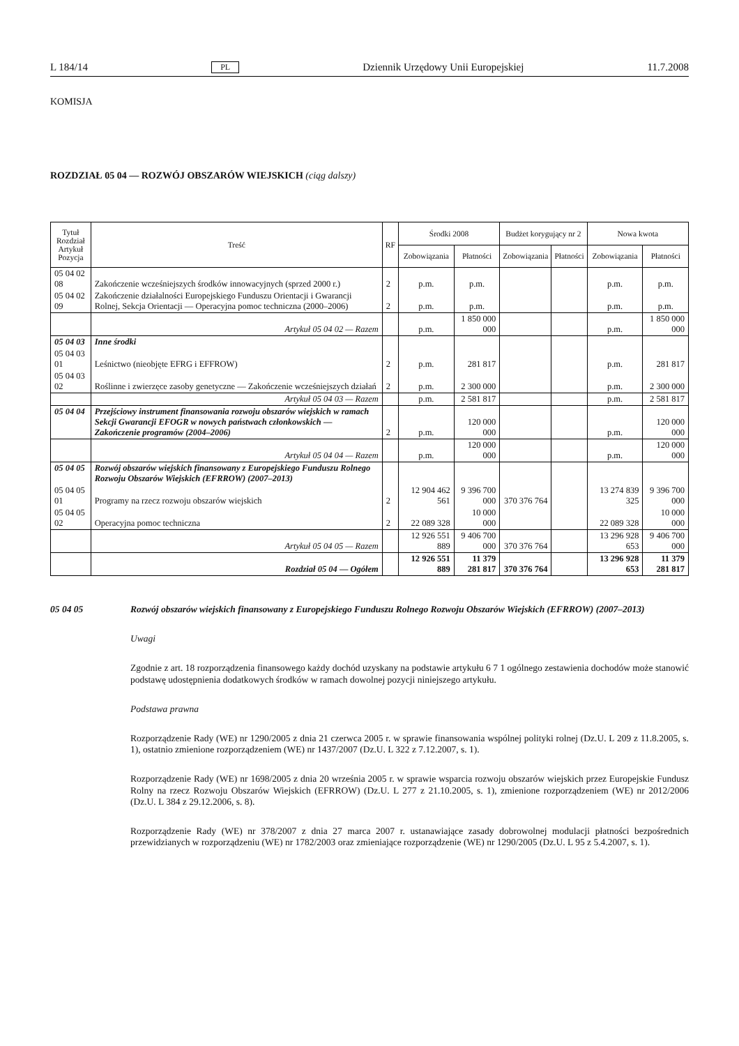L 184/14 PL Dziennik Urzędowy Unii Europejskiej 11.7.2008
KOMISJA
ROZDZIAŁ 05 04 — ROZWÓJ OBSZARÓW WIEJSKICH (ciąg dalszy)
| Tytuł Rozdział Artykuł Pozycja | Treść | RF | Środki 2008 | | Budżet korygujący nr 2 | | Nowa kwota | |
| --- | --- | --- | --- | --- | --- | --- | --- | --- |
| | | | Zobowiązania | Płatności | Zobowiązania | Płatności | Zobowiązania | Płatności |
| 05 04 02 08 | Zakończenie wcześniejszych środków innowacyjnych (sprzed 2000 r.) | 2 | p.m. | p.m. | | | p.m. | p.m. |
| 05 04 02 09 | Zakończenie działalności Europejskiego Funduszu Orientacji i Gwarancji Rolnej, Sekcja Orientacji — Operacyjna pomoc techniczna (2000–2006) | 2 | p.m. | p.m. | | | p.m. | p.m. |
| | Artykuł 05 04 02 — Razem | | p.m. | 1 850 000 000 | | | p.m. | 1 850 000 000 |
| 05 04 03 | Inne środki | | | | | | | |
| 05 04 03 01 | Leśnictwo (nieobjęte EFRG i EFFROW) | 2 | p.m. | 281 817 | | | p.m. | 281 817 |
| 05 04 03 02 | Roślinne i zwierzęce zasoby genetyczne — Zakończenie wcześniejszych działań | 2 | p.m. | 2 300 000 | | | p.m. | 2 300 000 |
| | Artykuł 05 04 03 — Razem | | p.m. | 2 581 817 | | | p.m. | 2 581 817 |
| 05 04 04 | Przejściowy instrument finansowania rozwoju obszarów wiejskich w ramach Sekcji Gwarancji EFOGR w nowych państwach członkowskich — Zakończenie programów (2004–2006) | 2 | p.m. | 120 000 000 | | | p.m. | 120 000 000 |
| | Artykuł 05 04 04 — Razem | | p.m. | 120 000 000 | | | p.m. | 120 000 000 |
| 05 04 05 | Rozwój obszarów wiejskich finansowany z Europejskiego Funduszu Rolnego Rozwoju Obszarów Wiejskich (EFRROW) (2007–2013) | | | | | | | |
| 05 04 05 01 | Programy na rzecz rozwoju obszarów wiejskich | 2 | 12 904 462 561 | 9 396 700 000 | 370 376 764 | | 13 274 839 325 | 9 396 700 000 |
| 05 04 05 02 | Operacyjna pomoc techniczna | 2 | 22 089 328 | 10 000 000 | | | 22 089 328 | 10 000 000 |
| | Artykuł 05 04 05 — Razem | | 12 926 551 889 | 9 406 700 000 | 370 376 764 | | 13 296 928 653 | 9 406 700 000 |
| | Rozdział 05 04 — Ogółem | | 12 926 551 889 | 11 379 281 817 | 370 376 764 | | 13 296 928 653 | 11 379 281 817 |
05 04 05
Rozwój obszarów wiejskich finansowany z Europejskiego Funduszu Rolnego Rozwoju Obszarów Wiejskich (EFRROW) (2007–2013)
Uwagi
Zgodnie z art. 18 rozporządzenia finansowego każdy dochód uzyskany na podstawie artykułu 6 7 1 ogólnego zestawienia dochodów może stanowić podstawę udostępnienia dodatkowych środków w ramach dowolnej pozycji niniejszego artykułu.
Podstawa prawna
Rozporządzenie Rady (WE) nr 1290/2005 z dnia 21 czerwca 2005 r. w sprawie finansowania wspólnej polityki rolnej (Dz.U. L 209 z 11.8.2005, s. 1), ostatnio zmienione rozporządzeniem (WE) nr 1437/2007 (Dz.U. L 322 z 7.12.2007, s. 1).
Rozporządzenie Rady (WE) nr 1698/2005 z dnia 20 września 2005 r. w sprawie wsparcia rozwoju obszarów wiejskich przez Europejskie Fundusz Rolny na rzecz Rozwoju Obszarów Wiejskich (EFRROW) (Dz.U. L 277 z 21.10.2005, s. 1), zmienione rozporządzeniem (WE) nr 2012/2006 (Dz.U. L 384 z 29.12.2006, s. 8).
Rozporządzenie Rady (WE) nr 378/2007 z dnia 27 marca 2007 r. ustanawiające zasady dobrowolnej modulacji płatności bezpośrednich przewidzianych w rozporządzeniu (WE) nr 1782/2003 oraz zmieniające rozporządzenie (WE) nr 1290/2005 (Dz.U. L 95 z 5.4.2007, s. 1).